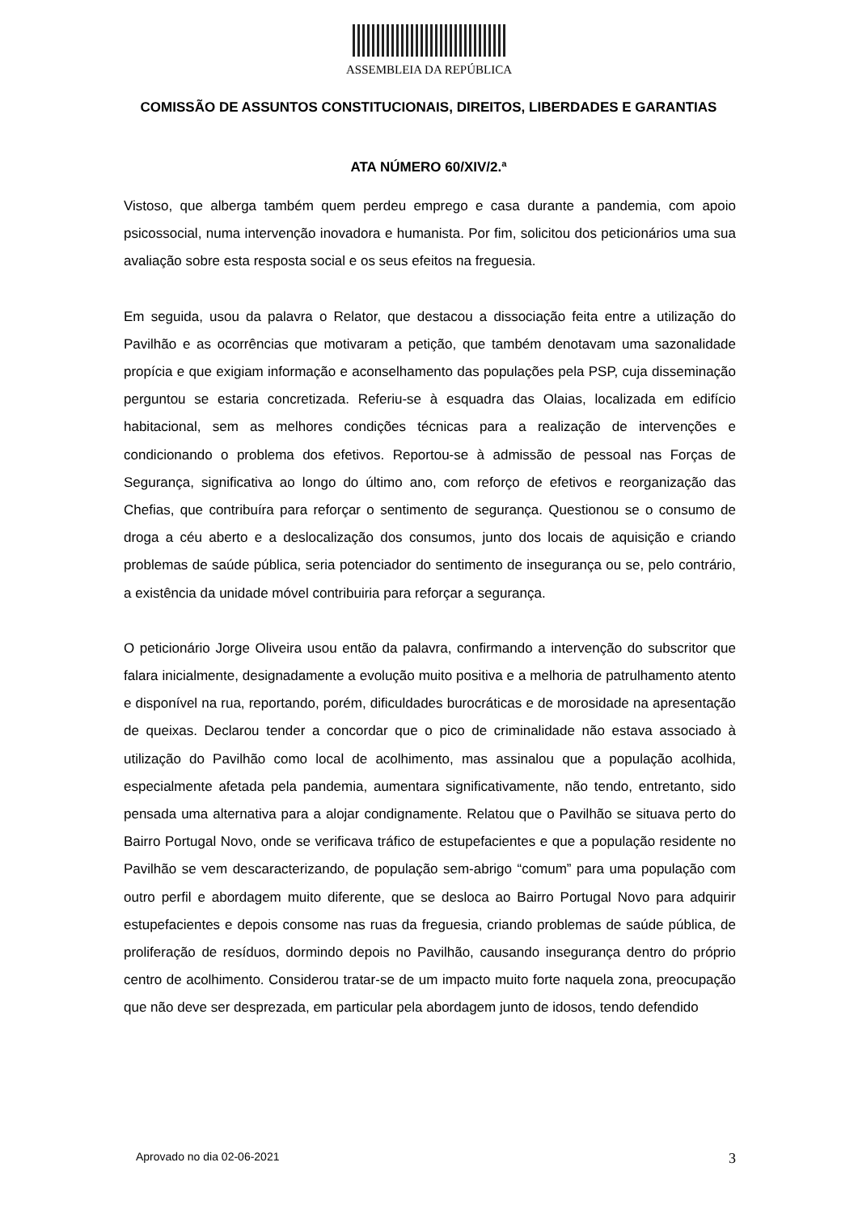ASSEMBLEIA DA REPÚBLICA
COMISSÃO DE ASSUNTOS CONSTITUCIONAIS, DIREITOS, LIBERDADES E GARANTIAS
ATA NÚMERO 60/XIV/2.ª
Vistoso, que alberga também quem perdeu emprego e casa durante a pandemia, com apoio psicossocial, numa intervenção inovadora e humanista. Por fim, solicitou dos peticionários uma sua avaliação sobre esta resposta social e os seus efeitos na freguesia.
Em seguida, usou da palavra o Relator, que destacou a dissociação feita entre a utilização do Pavilhão e as ocorrências que motivaram a petição, que também denotavam uma sazonalidade propícia e que exigiam informação e aconselhamento das populações pela PSP, cuja disseminação perguntou se estaria concretizada. Referiu-se à esquadra das Olaias, localizada em edifício habitacional, sem as melhores condições técnicas para a realização de intervenções e condicionando o problema dos efetivos. Reportou-se à admissão de pessoal nas Forças de Segurança, significativa ao longo do último ano, com reforço de efetivos e reorganização das Chefias, que contribuíra para reforçar o sentimento de segurança. Questionou se o consumo de droga a céu aberto e a deslocalização dos consumos, junto dos locais de aquisição e criando problemas de saúde pública, seria potenciador do sentimento de insegurança ou se, pelo contrário, a existência da unidade móvel contribuiria para reforçar a segurança.
O peticionário Jorge Oliveira usou então da palavra, confirmando a intervenção do subscritor que falara inicialmente, designadamente a evolução muito positiva e a melhoria de patrulhamento atento e disponível na rua, reportando, porém, dificuldades burocráticas e de morosidade na apresentação de queixas. Declarou tender a concordar que o pico de criminalidade não estava associado à utilização do Pavilhão como local de acolhimento, mas assinalou que a população acolhida, especialmente afetada pela pandemia, aumentara significativamente, não tendo, entretanto, sido pensada uma alternativa para a alojar condignamente. Relatou que o Pavilhão se situava perto do Bairro Portugal Novo, onde se verificava tráfico de estupefacientes e que a população residente no Pavilhão se vem descaracterizando, de população sem-abrigo “comum” para uma população com outro perfil e abordagem muito diferente, que se desloca ao Bairro Portugal Novo para adquirir estupefacientes e depois consome nas ruas da freguesia, criando problemas de saúde pública, de proliferação de resíduos, dormindo depois no Pavilhão, causando insegurança dentro do próprio centro de acolhimento. Considerou tratar-se de um impacto muito forte naquela zona, preocupação que não deve ser desprezada, em particular pela abordagem junto de idosos, tendo defendido
Aprovado no dia 02-06-2021 3